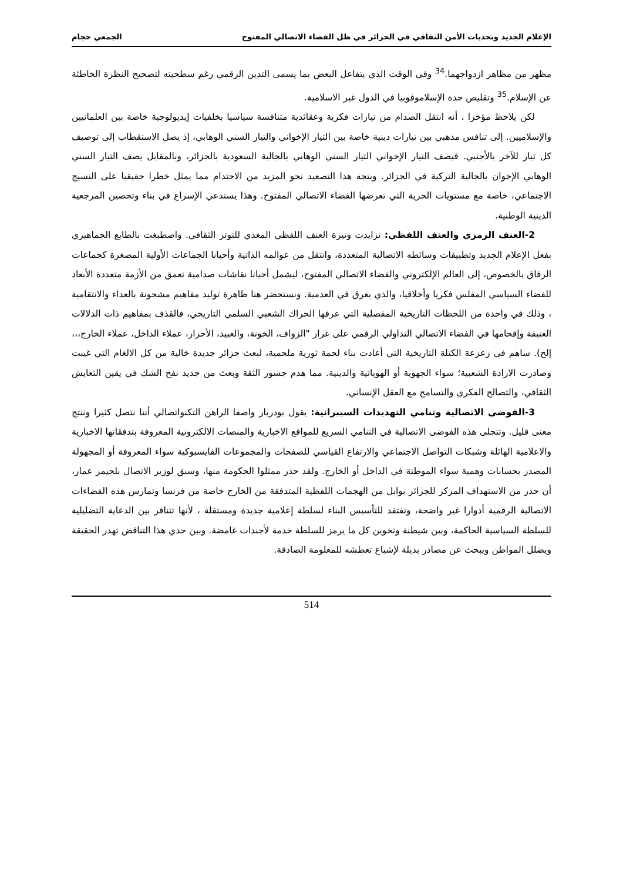الإعلام الجديد وتحديات الأمن الثقافي في الجزائر في ظل الفضاء الاتصالي المفتوح الجمعي حجام
مظهر من مظاهر ازدواجهما.<sup>34</sup> وفي الوقت الذي يتفاعل البعض بما يسمى التدين الرقمي رغم سطحيته لتصحيح النظرة الخاطئة عن الإسلام.<sup>35</sup> وتقليص حدة الإسلاموفوبيا في الدول غير الاسلامية.
لكن يلاحظ مؤخرا ، أنه انتقل الصدام من تيارات فكرية وعقائدية متنافسة سياسيا بخلفيات إيديولوجية خاصة بين العلمانيين والإسلاميين. إلى تنافس مذهبي بين تيارات دينية خاصة بين التيار الإخواني والتيار السني الوهابي، إذ يصل الاستقطاب إلى توصيف كل تيار للآخر بالأجنبي. فيصف التيار الإخواني التيار السني الوهابي بالجالية السعودية بالجزائر، وبالمقابل يصف التيار السني الوهابي الإخوان بالجالية التركية في الجزائر. ويتجه هذا التصعيد نحو المزيد من الاحتدام مما يمثل خطرا حقيقيا على النسيج الاجتماعي، خاصة مع مستويات الحرية التي تعرضها الفضاء الاتصالي المفتوح. وهذا يستدعي الإسراع في بناء وتحصين المرجعية الدينية الوطنية.
2-العنف الرمزي والعنف اللفظي: تزايدت وتيرة العنف اللفظي المغذي للتوتر الثقافي. واصطبغت بالطابع الجماهيري بفعل الإعلام الجديد وتطبيقات وسائطه الاتصالية المتعددة، وانتقل من عوالمه الذاتية وأحيانا الجماعات الأولية المصغرة كجماعات الرفاق بالخصوص، إلى العالم الإلكتروني والفضاء الاتصالي المفتوح، ليشمل أحيانا نقاشات صدامية تعمق من الأزمة متعددة الأبعاد للفضاء السياسي المفلس فكريا وأخلاقيا، والذي يغرق في العدمية. ونستحضر هنا ظاهرة توليد مفاهيم مشحونة بالعداء والانتقامية ، وذلك في واحدة من اللحظات التاريخية المفصلية التي عرفها الحراك الشعبي السلمي التاريخي، فالقذف بمفاهيم ذات الدلالات العنيفة وإقحامها في الفضاء الاتصالي التداولي الرقمي على غرار "الزواف، الخونة، والعبيد، الأحرار، عملاء الداخل، عملاء الخارج،،، إلخ). ساهم في زعزعة الكتلة التاريخية التي أعادت بناء لحمة ثورية ملحمية، لبعث جزائر جديدة خالية من كل الالغام التي غيبت وصادرت الارادة الشعبية؛ سواء الجهوية أو الهوياتية والدينية. مما هدم جسور الثقة وبعث من جديد نفخ الشك في يقين التعايش الثقافي، والتصالح الفكري والتسامح مع العقل الإنساني.
3-الفوضى الاتصالية وتنامي التهديدات السيبرانية: يقول بودريار واصفا الراهن التكنواتصالي أننا نتصل كثيرا وننتج معنى قليل. وتتجلى هذه الفوضى الاتصالية في التنامي السريع للمواقع الاخبارية والمنصات الالكترونية المعروفة بتدفقاتها الاخبارية والاعلامية الهائلة وشبكات التواصل الاجتماعي والارتفاع القياسي للصفحات والمجموعات الفايسبوكية سواء المعروفة أو المجهولة المصدر بحسابات وهمية سواء الموطنة في الداخل أو الخارج. ولقد حذر ممثلوا الحكومة منها، وسبق لوزير الاتصال بلحيمر عمار، أن حذر من الاستهداف المركز للجزائر بوابل من الهجمات اللفظية المتدفقة من الخارج خاصة من فرنسا وتمارس هذه الفضاءات الاتصالية الرقمية أدوارا غير واضحة، وتفتقد للتأسيس البناء لسلطة إعلامية جديدة ومستقلة ، لأنها تتنافر بين الدعاية التضليلية للسلطة السياسية الحاكمة، وبين شيطنة وتخوين كل ما يرمز للسلطة خدمة لأجندات غامضة. وبين حدي هذا التناقض تهدر الحقيقة ويضلل المواطن ويبحث عن مصادر بديلة لإشباع تعطشه للمعلومة الصادقة.
514